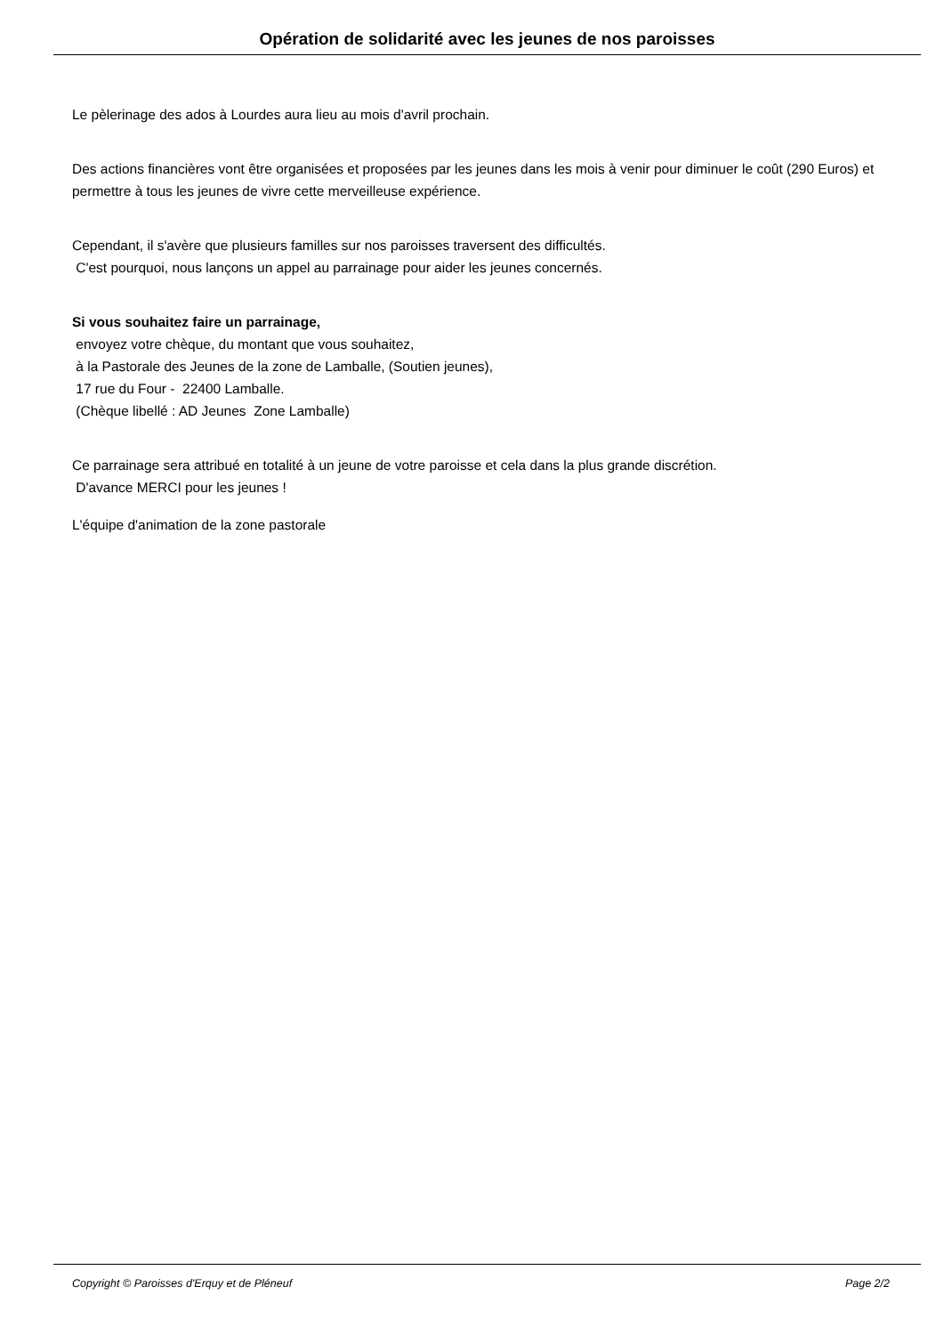Opération de solidarité avec les jeunes de nos paroisses
Le pèlerinage des ados à Lourdes aura lieu au mois d'avril prochain.
Des actions financières vont être organisées et proposées par les jeunes dans les mois à venir pour diminuer le coût (290 Euros) et permettre à tous les jeunes de vivre cette merveilleuse expérience.
Cependant, il s'avère que plusieurs familles sur nos paroisses traversent des difficultés.
C'est pourquoi, nous lançons un appel au parrainage pour aider les jeunes concernés.
Si vous souhaitez faire un parrainage,
envoyez votre chèque, du montant que vous souhaitez,
à la Pastorale des Jeunes de la zone de Lamballe, (Soutien jeunes),
17 rue du Four - 22400 Lamballe.
(Chèque libellé : AD Jeunes Zone Lamballe)
Ce parrainage sera attribué en totalité à un jeune de votre paroisse et cela dans la plus grande discrétion.
D'avance MERCI pour les jeunes !
L'équipe d'animation de la zone pastorale
Copyright © Paroisses d'Erquy et de Pléneuf Page 2/2